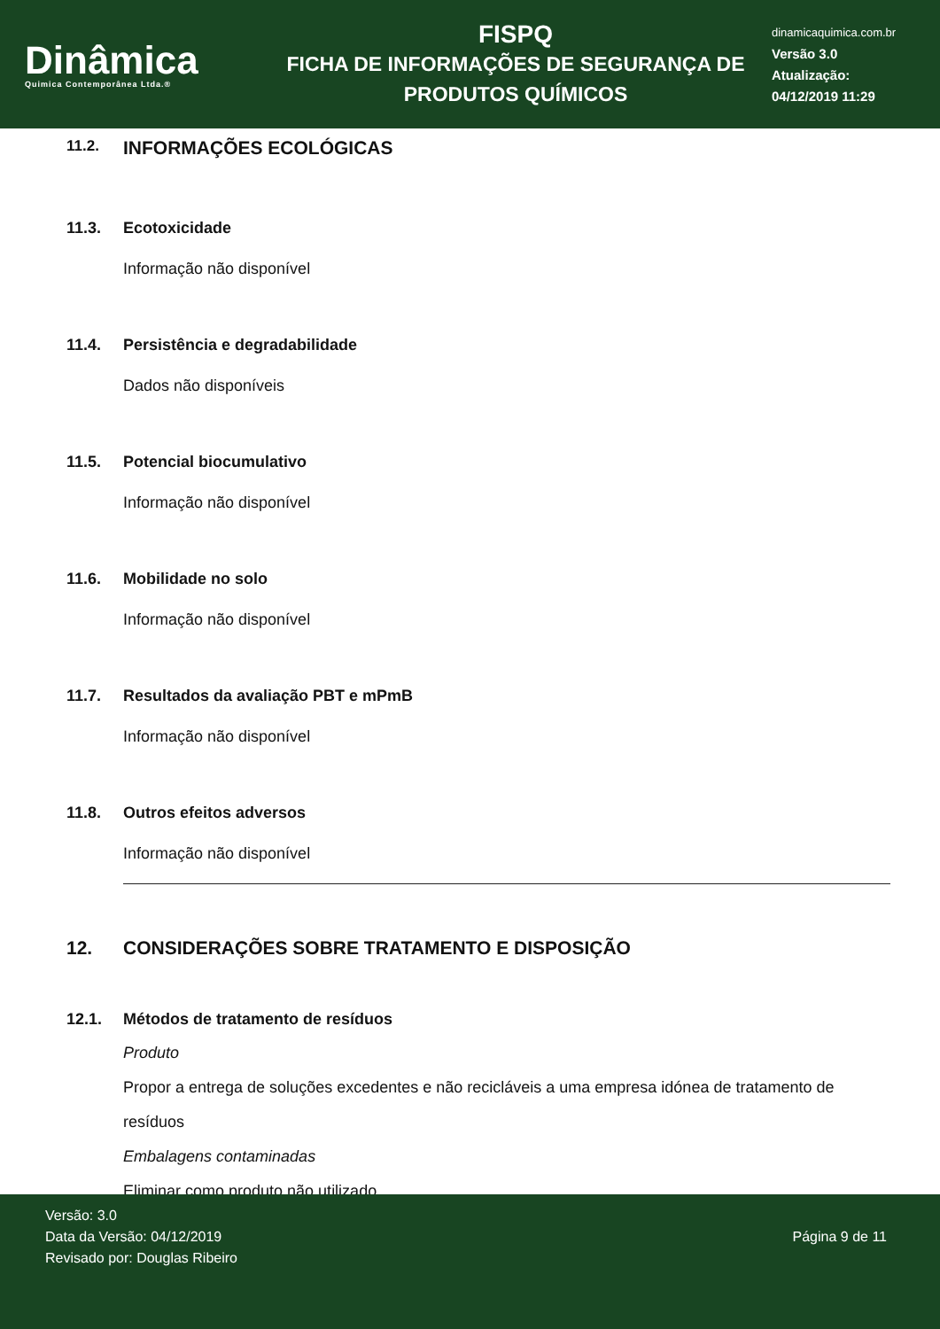Dinâmica
Quimica Contemporânea Ltda.®
FISPQ
FICHA DE INFORMAÇÕES DE SEGURANÇA DE
PRODUTOS QUÍMICOS
dinamicaquimica.com.br
Versão 3.0
Atualização:
04/12/2019 11:29
11.2. INFORMAÇÕES ECOLÓGICAS
11.3. Ecotoxicidade
Informação não disponível
11.4. Persistência e degradabilidade
Dados não disponíveis
11.5. Potencial biocumulativo
Informação não disponível
11.6. Mobilidade no solo
Informação não disponível
11.7. Resultados da avaliação PBT e mPmB
Informação não disponível
11.8. Outros efeitos adversos
Informação não disponível
12. CONSIDERAÇÕES SOBRE TRATAMENTO E DISPOSIÇÃO
12.1. Métodos de tratamento de resíduos
Produto
Propor a entrega de soluções excedentes e não recicláveis a uma empresa idónea de tratamento de resíduos
Embalagens contaminadas
Eliminar como produto não utilizado.
Versão: 3.0
Data da Versão: 04/12/2019
Revisado por: Douglas Ribeiro
Página 9 de 11